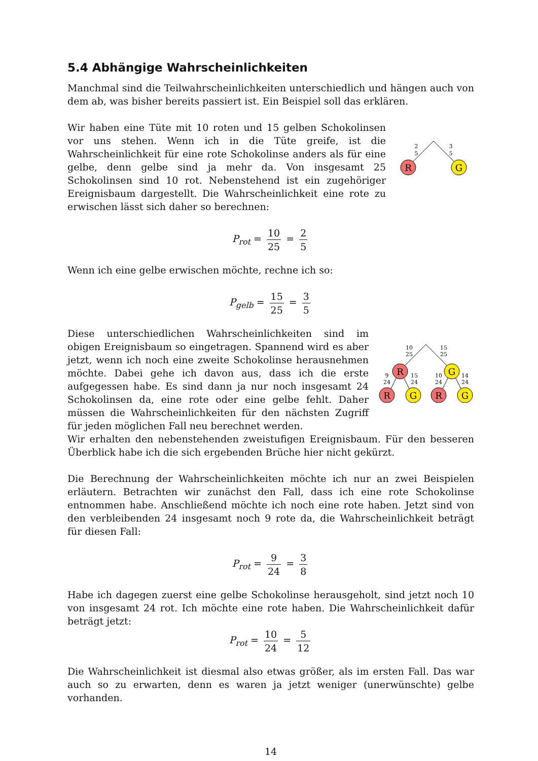5.4 Abhängige Wahrscheinlichkeiten
Manchmal sind die Teilwahrscheinlichkeiten unterschiedlich und hängen auch von dem ab, was bisher bereits passiert ist. Ein Beispiel soll das erklären.
Wir haben eine Tüte mit 10 roten und 15 gelben Schokolinsen vor uns stehen. Wenn ich in die Tüte greife, ist die Wahrscheinlichkeit für eine rote Schokolinse anders als für eine gelbe, denn gelbe sind ja mehr da. Von insgesamt 25 Schokolinsen sind 10 rot. Nebenstehend ist ein zugehöriger Ereignisbaum dargestellt. Die Wahrscheinlichkeit eine rote zu erwischen lässt sich daher so berechnen:
R
G
2
5
3
5
P<sub>rot</sub> = 10 25 = 2 5
Wenn ich eine gelbe erwischen möchte, rechne ich so:
P<sub>gelb</sub> = 15 25 = 3 5
Diese unterschiedlichen Wahrscheinlichkeiten sind im obigen Ereignisbaum so eingetragen. Spannend wird es aber jetzt, wenn ich noch eine zweite Schokolinse herausnehmen möchte. Dabei gehe ich davon aus, dass ich die erste aufgegessen habe. Es sind dann ja nur noch insgesamt 24 Schokolinsen da, eine rote oder eine gelbe fehlt. Daher müssen die Wahrscheinlichkeiten für den nächsten Zugriff für jeden möglichen Fall neu berechnet werden.
R
G
R
G
R
G
10
25
15
25
9
24
15
24
10
24
14
24
Wir erhalten den nebenstehenden zweistufigen Ereignisbaum. Für den besseren Überblick habe ich die sich ergebenden Brüche hier nicht gekürzt.
Die Berechnung der Wahrscheinlichkeiten möchte ich nur an zwei Beispielen erläutern. Betrachten wir zunächst den Fall, dass ich eine rote Schokolinse entnommen habe. Anschließend möchte ich noch eine rote haben. Jetzt sind von den verbleibenden 24 insgesamt noch 9 rote da, die Wahrscheinlichkeit beträgt für diesen Fall:
P<sub>rot</sub> = 9 24 = 3 8
Habe ich dagegen zuerst eine gelbe Schokolinse herausgeholt, sind jetzt noch 10 von insgesamt 24 rot. Ich möchte eine rote haben. Die Wahrscheinlichkeit dafür beträgt jetzt:
P<sub>rot</sub> = 10 24 = 5 12
Die Wahrscheinlichkeit ist diesmal also etwas größer, als im ersten Fall. Das war auch so zu erwarten, denn es waren ja jetzt weniger (unerwünschte) gelbe vorhanden.
14